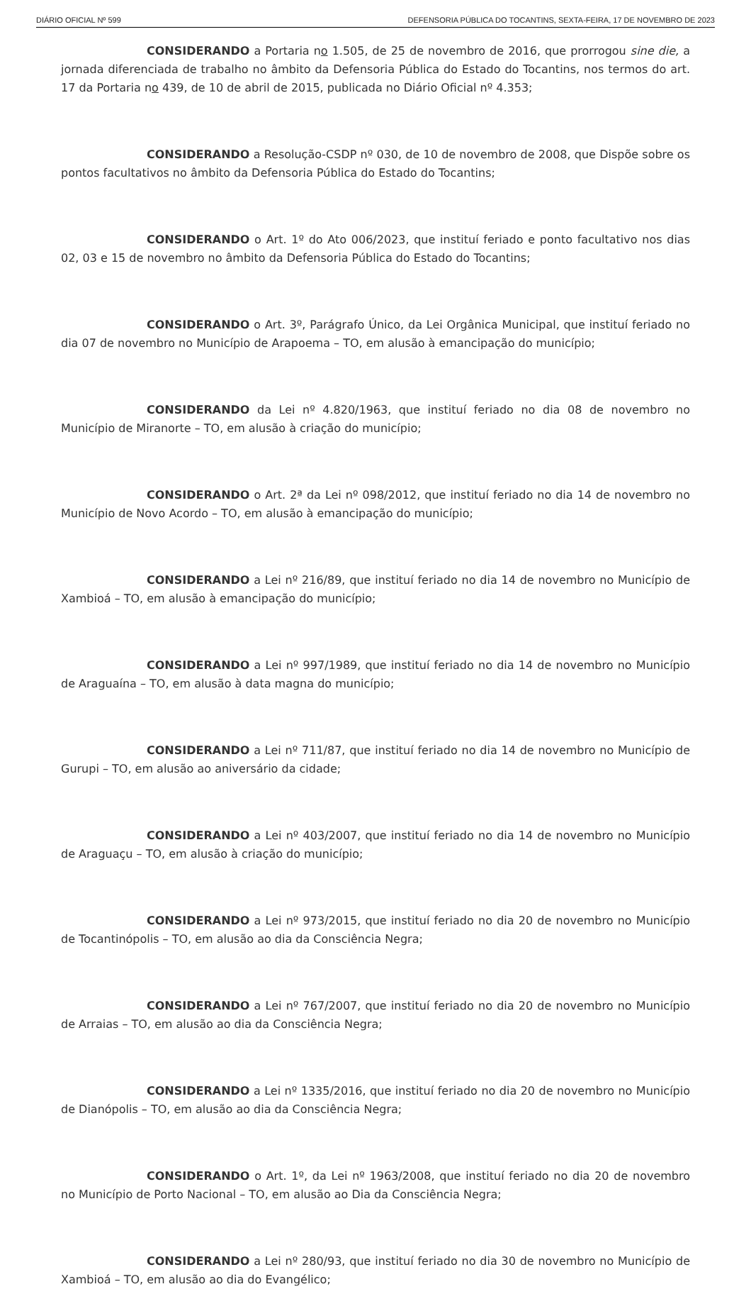DIÁRIO OFICIAL Nº 599 DEFENSORIA PÚBLICA DO TOCANTINS, SEXTA-FEIRA, 17 DE NOVEMBRO DE 2023
CONSIDERANDO a Portaria no 1.505, de 25 de novembro de 2016, que prorrogou sine die, a jornada diferenciada de trabalho no âmbito da Defensoria Pública do Estado do Tocantins, nos termos do art. 17 da Portaria no 439, de 10 de abril de 2015, publicada no Diário Oficial nº 4.353;
CONSIDERANDO a Resolução-CSDP nº 030, de 10 de novembro de 2008, que Dispõe sobre os pontos facultativos no âmbito da Defensoria Pública do Estado do Tocantins;
CONSIDERANDO o Art. 1º do Ato 006/2023, que instituí feriado e ponto facultativo nos dias 02, 03 e 15 de novembro no âmbito da Defensoria Pública do Estado do Tocantins;
CONSIDERANDO o Art. 3º, Parágrafo Único, da Lei Orgânica Municipal, que instituí feriado no dia 07 de novembro no Município de Arapoema – TO, em alusão à emancipação do município;
CONSIDERANDO da Lei nº 4.820/1963, que instituí feriado no dia 08 de novembro no Município de Miranorte – TO, em alusão à criação do município;
CONSIDERANDO o Art. 2ª da Lei nº 098/2012, que instituí feriado no dia 14 de novembro no Município de Novo Acordo – TO, em alusão à emancipação do município;
CONSIDERANDO a Lei nº 216/89, que instituí feriado no dia 14 de novembro no Município de Xambioá – TO, em alusão à emancipação do município;
CONSIDERANDO a Lei nº 997/1989, que instituí feriado no dia 14 de novembro no Município de Araguaína – TO, em alusão à data magna do município;
CONSIDERANDO a Lei nº 711/87, que instituí feriado no dia 14 de novembro no Município de Gurupi – TO, em alusão ao aniversário da cidade;
CONSIDERANDO a Lei nº 403/2007, que instituí feriado no dia 14 de novembro no Município de Araguaçu – TO, em alusão à criação do município;
CONSIDERANDO a Lei nº 973/2015, que instituí feriado no dia 20 de novembro no Município de Tocantinópolis – TO, em alusão ao dia da Consciência Negra;
CONSIDERANDO a Lei nº 767/2007, que instituí feriado no dia 20 de novembro no Município de Arraias – TO, em alusão ao dia da Consciência Negra;
CONSIDERANDO a Lei nº 1335/2016, que instituí feriado no dia 20 de novembro no Município de Dianópolis – TO, em alusão ao dia da Consciência Negra;
CONSIDERANDO o Art. 1º, da Lei nº 1963/2008, que instituí feriado no dia 20 de novembro no Município de Porto Nacional – TO, em alusão ao Dia da Consciência Negra;
CONSIDERANDO a Lei nº 280/93, que instituí feriado no dia 30 de novembro no Município de Xambioá – TO, em alusão ao dia do Evangélico;